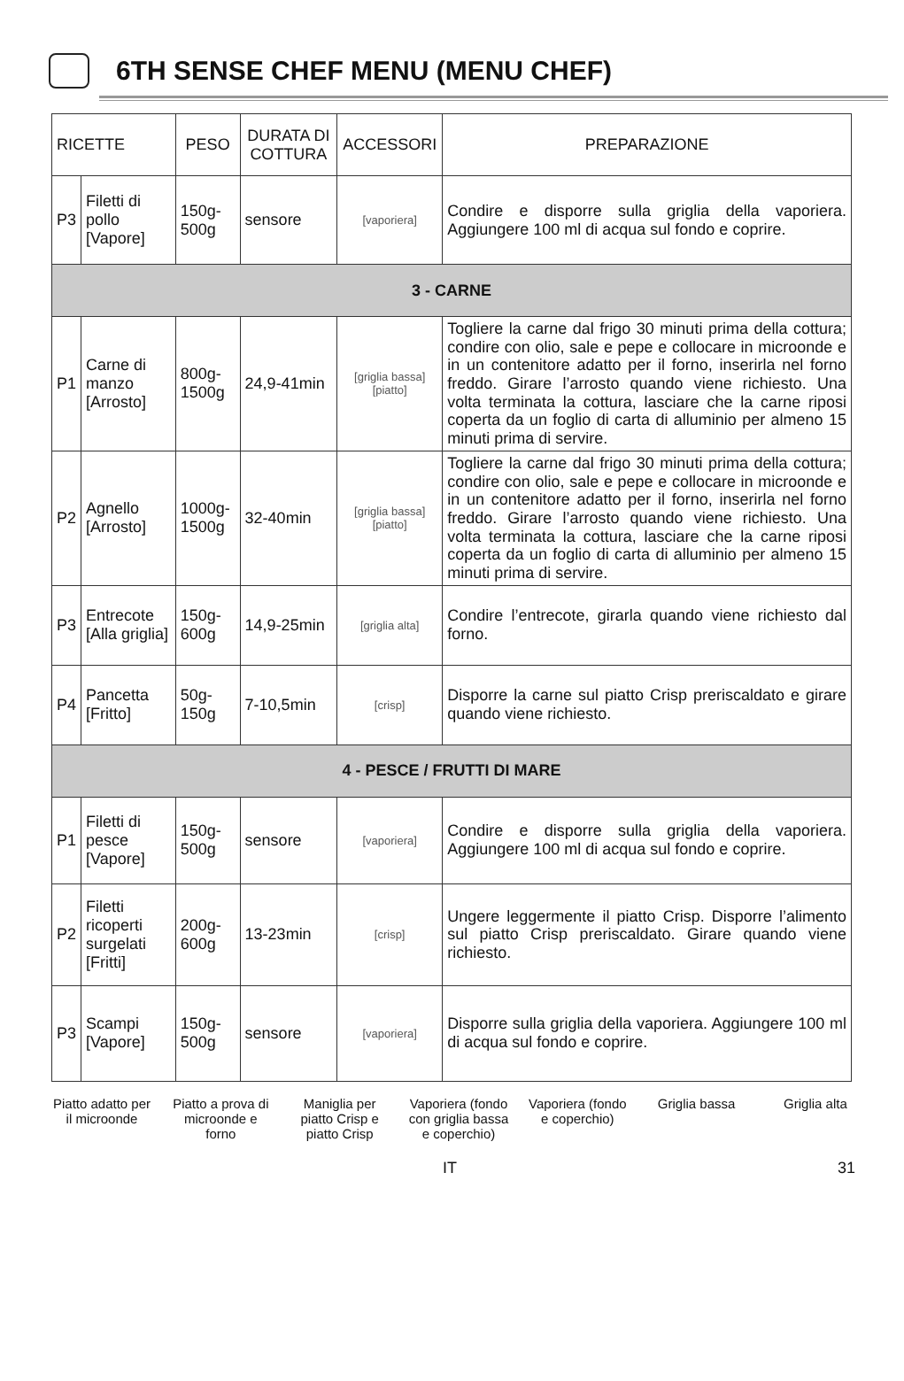6TH SENSE CHEF MENU (MENU CHEF)
| RICETTE | | PESO | DURATA DI COTTURA | ACCESSORI | PREPARAZIONE |
| --- | --- | --- | --- | --- | --- |
| P3 | Filetti di pollo [Vapore] | 150g-500g | sensore | [vaporiera] | Condire e disporre sulla griglia della vaporiera. Aggiungere 100 ml di acqua sul fondo e coprire. |
| 3 - CARNE | | | | | |
| P1 | Carne di manzo [Arrosto] | 800g-1500g | 24,9-41min | [griglia bassa] [piatto] | Togliere la carne dal frigo 30 minuti prima della cottura; condire con olio, sale e pepe e collocare in microonde e in un contenitore adatto per il forno, inserirla nel forno freddo. Girare l’arrosto quando viene richiesto. Una volta terminata la cottura, lasciare che la carne riposi coperta da un foglio di carta di alluminio per almeno 15 minuti prima di servire. |
| P2 | Agnello [Arrosto] | 1000g-1500g | 32-40min | [griglia bassa] [piatto] | Togliere la carne dal frigo 30 minuti prima della cottura; condire con olio, sale e pepe e collocare in microonde e in un contenitore adatto per il forno, inserirla nel forno freddo. Girare l’arrosto quando viene richiesto. Una volta terminata la cottura, lasciare che la carne riposi coperta da un foglio di carta di alluminio per almeno 15 minuti prima di servire. |
| P3 | Entrecote [Alla griglia] | 150g-600g | 14,9-25min | [griglia alta] | Condire l’entrecote, girarla quando viene richiesto dal forno. |
| P4 | Pancetta [Fritto] | 50g-150g | 7-10,5min | [crisp] | Disporre la carne sul piatto Crisp preriscaldato e girare quando viene richiesto. |
| 4 - PESCE / FRUTTI DI MARE | | | | | |
| P1 | Filetti di pesce [Vapore] | 150g-500g | sensore | [vaporiera] | Condire e disporre sulla griglia della vaporiera. Aggiungere 100 ml di acqua sul fondo e coprire. |
| P2 | Filetti ricoperti surgelati [Fritti] | 200g-600g | 13-23min | [crisp] | Ungere leggermente il piatto Crisp. Disporre l’alimento sul piatto Crisp preriscaldato. Girare quando viene richiesto. |
| P3 | Scampi [Vapore] | 150g-500g | sensore | [vaporiera] | Disporre sulla griglia della vaporiera. Aggiungere 100 ml di acqua sul fondo e coprire. |
Piatto adatto per il microonde
Piatto a prova di microonde e forno
Maniglia per piatto Crisp e piatto Crisp
Vaporiera (fondo con griglia bassa e coperchio)
Vaporiera (fondo e coperchio)
Griglia bassa Griglia alta
IT 31